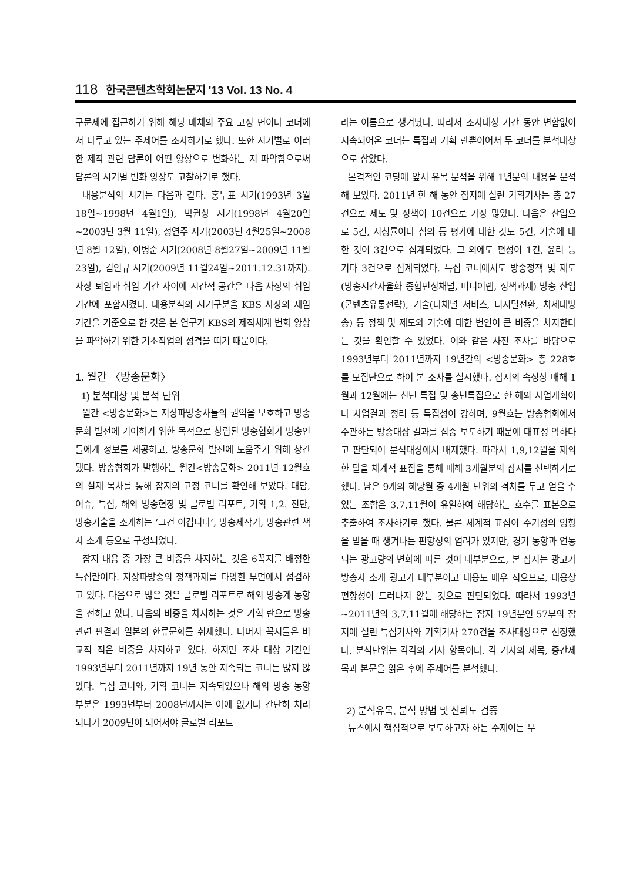118 한국콘텐츠학회논문지 '13 Vol. 13 No. 4
구문제에 접근하기 위해 해당 매체의 주요 고정 면이나 코너에서 다루고 있는 주제어를 조사하기로 했다. 또한 시기별로 이러한 제작 관련 담론이 어떤 양상으로 변화하는 지 파악함으로써 담론의 시기별 변화 양상도 고찰하기로 했다.
내용분석의 시기는 다음과 같다. 홍두표 시기(1993년 3월18일~1998년 4월1일), 박권상 시기(1998년 4월20일~2003년 3월 11일), 정연주 시기(2003년 4월25일~2008년 8월 12일), 이병순 시기(2008년 8월27일~2009년 11월23일), 김인규 시기(2009년 11월24일~2011.12.31까지). 사장 퇴임과 취임 기간 사이에 시간적 공간은 다음 사장의 취임기간에 포함시켰다. 내용분석의 시기구분을 KBS 사장의 재임기간을 기준으로 한 것은 본 연구가 KBS의 제작체계 변화 양상을 파악하기 위한 기초작업의 성격을 띠기 때문이다.
1. 월간 〈방송문화〉
1) 분석대상 및 분석 단위
월간 <방송문화>는 지상파방송사들의 권익을 보호하고 방송문화 발전에 기여하기 위한 목적으로 창립된 방송협회가 방송인들에게 정보를 제공하고, 방송문화 발전에 도움주기 위해 창간됐다. 방송협회가 발행하는 월간<방송문화> 2011년 12월호의 실제 목차를 통해 잡지의 고정 코너를 확인해 보았다. 대담, 이슈, 특집, 해외 방송현장 및 글로벌 리포트, 기획 1,2. 진단, 방송기술을 소개하는 ‘그건 이겁니다’, 방송제작기, 방송관련 책자 소개 등으로 구성되었다.
잡지 내용 중 가장 큰 비중을 차지하는 것은 6꼭지를 배정한 특집란이다. 지상파방송의 정책과제를 다양한 부면에서 점검하고 있다. 다음으로 많은 것은 글로벌 리포트로 해외 방송계 동향을 전하고 있다. 다음의 비중을 차지하는 것은 기획 란으로 방송관련 판결과 일본의 한류문화를 취재했다. 나머지 꼭지들은 비교적 적은 비중을 차지하고 있다. 하지만 조사 대상 기간인 1993년부터 2011년까지 19년 동안 지속되는 코너는 많지 않았다. 특집 코너와, 기획 코너는 지속되었으나 해외 방송 동향 부분은 1993년부터 2008년까지는 아예 없거나 간단히 처리되다가 2009년이 되어서야 글로벌 리포트
라는 이름으로 생겨났다. 따라서 조사대상 기간 동안 변함없이 지속되어온 코너는 특집과 기획 란뿐이어서 두 코너를 분석대상으로 삼았다.
본격적인 코딩에 앞서 유목 분석을 위해 1년분의 내용을 분석해 보았다. 2011년 한 해 동안 잡지에 실린 기획기사는 총 27건으로 제도 및 정책이 10건으로 가장 많았다. 다음은 산업으로 5건, 시청률이나 심의 등 평가에 대한 것도 5건, 기술에 대한 것이 3건으로 집계되었다. 그 외에도 편성이 1건, 윤리 등 기타 3건으로 집계되었다. 특집 코너에서도 방송정책 및 제도(방송시간자율화 종합편성채널, 미디어렙, 정책과제) 방송 산업(콘텐츠유통전략), 기술(다채널 서비스, 디지털전환, 차세대방송) 등 정책 및 제도와 기술에 대한 변인이 큰 비중을 차지한다는 것을 확인할 수 있었다. 이와 같은 사전 조사를 바탕으로 1993년부터 2011년까지 19년간의 <방송문화> 총 228호를 모집단으로 하여 본 조사를 실시했다. 잡지의 속성상 매해 1월과 12월에는 신년 특집 및 송년특집으로 한 해의 사업계획이나 사업결과 정리 등 특집성이 강하며, 9월호는 방송협회에서 주관하는 방송대상 결과를 집중 보도하기 때문에 대표성 약하다고 판단되어 분석대상에서 배제했다. 따라서 1,9,12월을 제외한 달을 체계적 표집을 통해 매해 3개월분의 잡지를 선택하기로 했다. 남은 9개의 해당월 중 4개월 단위의 격차를 두고 얻을 수 있는 조합은 3,7,11월이 유일하여 해당하는 호수를 표본으로 추출하여 조사하기로 했다. 물론 체계적 표집이 주기성의 영향을 받을 때 생겨나는 편향성의 염려가 있지만, 경기 동향과 연동되는 광고량의 변화에 따른 것이 대부분으로, 본 잡지는 광고가 방송사 소개 광고가 대부분이고 내용도 매우 적으므로, 내용상 편향성이 드러나지 않는 것으로 판단되었다. 따라서 1993년~2011년의 3,7,11월에 해당하는 잡지 19년분인 57부의 잡지에 실린 특집기사와 기획기사 270건을 조사대상으로 선정했다. 분석단위는 각각의 기사 항목이다. 각 기사의 제목, 중간제목과 본문을 읽은 후에 주제어를 분석했다.
2) 분석유목, 분석 방법 및 신뢰도 검증
뉴스에서 핵심적으로 보도하고자 하는 주제어는 무